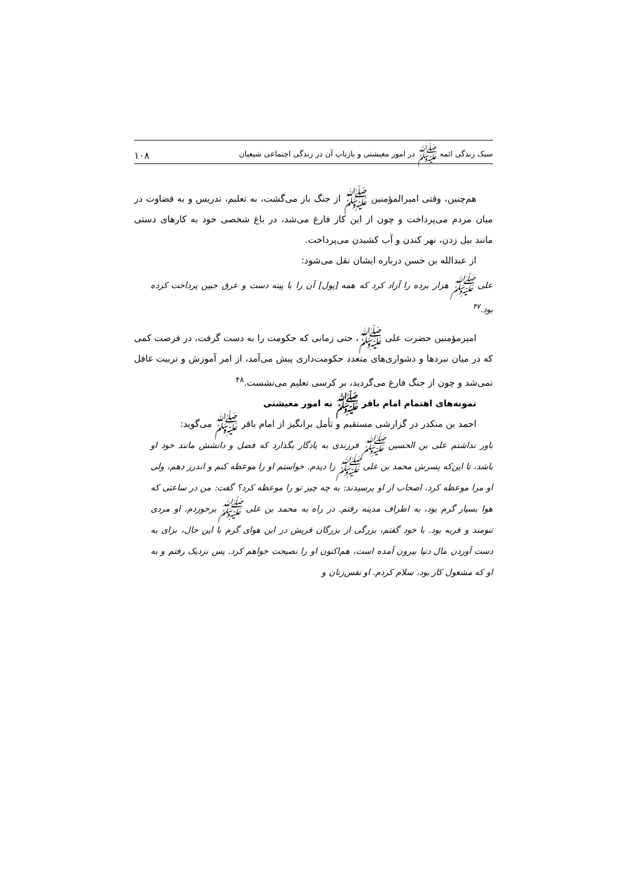سبک زندگی ائمه ﷺ در امور معیشتی و بازتاب آن در زندگی اجتماعی شیعیان ۱۰۸
هم‌چنین، وقتی امیرالمؤمنین ﷺ از جنگ باز می‌گشت، به تعلیم، تدریس و به قضاوت در میان مردم می‌پرداخت و چون از این کار فارغ می‌شد، در باغ شخصی خود به کارهای دستی مانند بیل زدن، نهر کندن و آب کشیدن می‌پرداخت.
از عبدالله بن حسن درباره ایشان نقل می‌شود:
علی ﷺ هزار برده را آزاد کرد که همه [پول] آن را با پینه دست و عرق جبین پرداخت کرده بود.<sup>۴۷</sup>
امیرمؤمنین حضرت علی ﷺ، حتی زمانی که حکومت را به دست گرفت، در فرصت کمی که در میان نبردها و دشواری‌های متعدد حکومت‌داری پیش می‌آمد، از امر آموزش و تربیت غافل نمی‌شد و چون از جنگ فارغ می‌گردید، بر کرسی تعلیم می‌نشست.<sup>۴۸</sup>
نمونه‌های اهتمام امام باقر ﷺ به امور معیشتی
احمد بن منکدر در گزارشی مستقیم و تأمل برانگیز از امام باقر ﷺ می‌گوید:
باور نداشتم علی بن الحسین ﷺ فرزندی به یادگار بگذارد که فضل و دانشش مانند خود او باشد، تا این‌که پسرش محمد بن علی ﷺ را دیدم. خواستم او را موعظه کنم و اندرز دهم، ولی او مرا موعظه کرد. اصحاب از او پرسیدند: به چه چیز تو را موعظه کرد؟ گفت: من در ساعتی که هوا بسیار گرم بود، به اطراف مدینه رفتم. در راه به محمد بن علی ﷺ برخوردم. او مردی تنومند و فربه بود. با خود گفتم، بزرگی از بزرگان قریش در این هوای گرم با این حال، برای به دست آوردن مال دنیا بیرون آمده است، هم‌اکنون او را نصیحت خواهم کرد. پس نزدیک رفتم و به او که مشغول کار بود، سلام کردم. او نفس‌زنان و